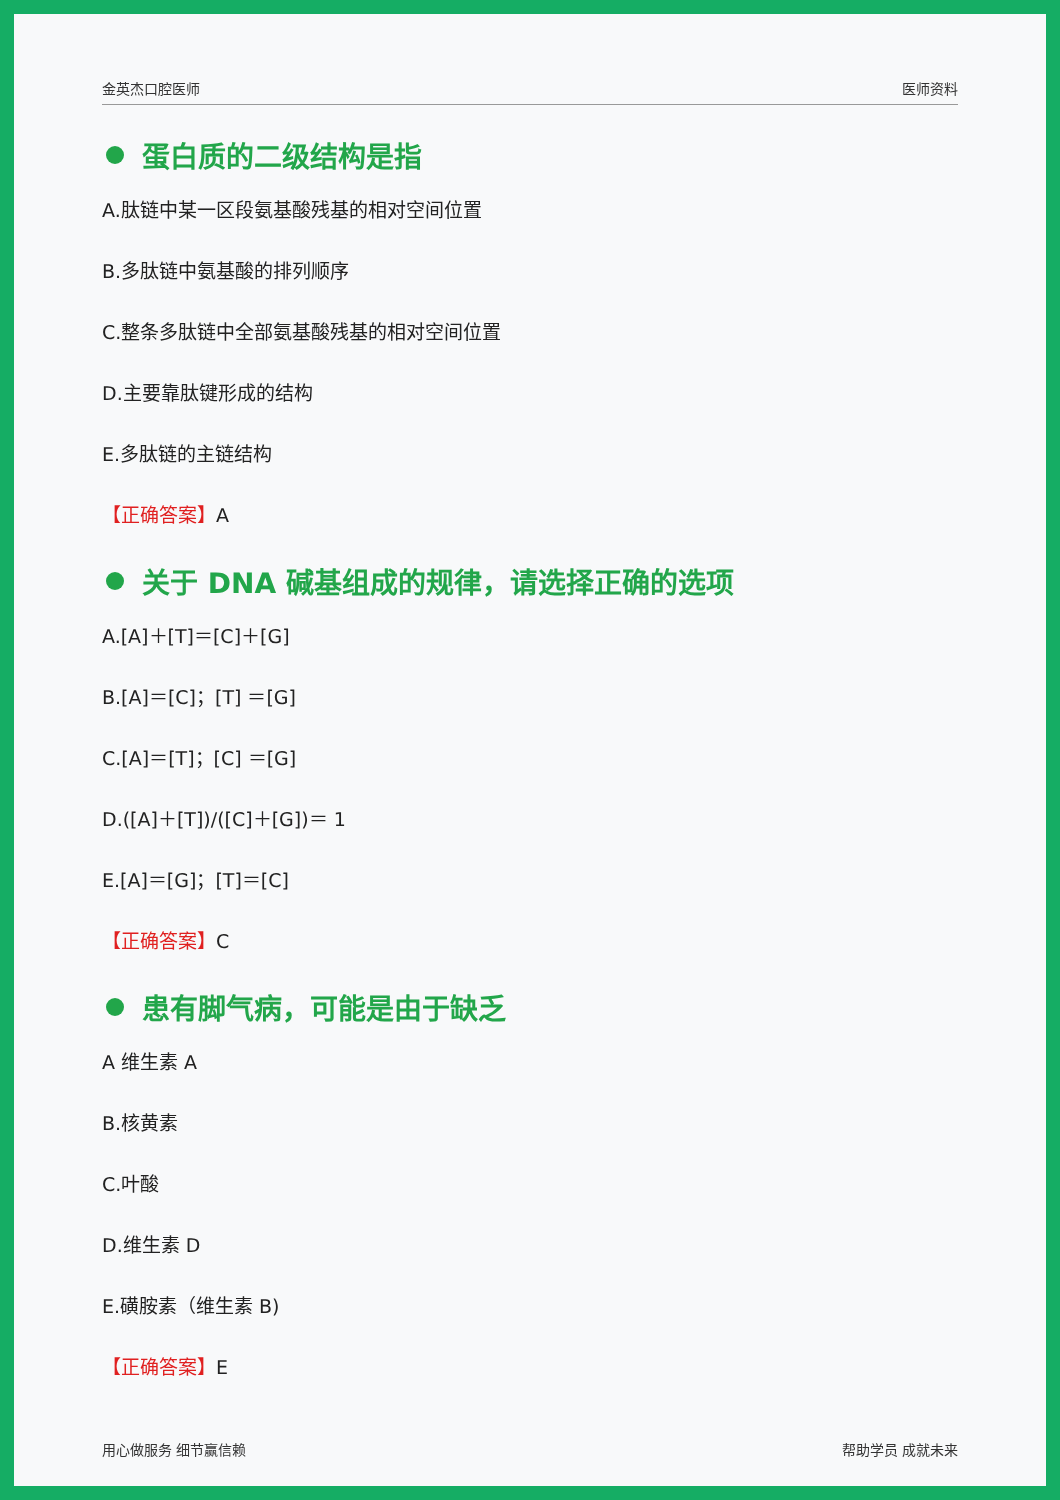金英杰口腔医师 医师资料
蛋白质的二级结构是指
A.肽链中某一区段氨基酸残基的相对空间位置
B.多肽链中氨基酸的排列顺序
C.整条多肽链中全部氨基酸残基的相对空间位置
D.主要靠肽键形成的结构
E.多肽链的主链结构
【正确答案】A
关于 DNA 碱基组成的规律，请选择正确的选项
A.[A]＋[T]＝[C]＋[G]
B.[A]＝[C]；[T] ＝[G]
C.[A]＝[T]；[C] ＝[G]
D.([A]＋[T])/([C]＋[G])＝ 1
E.[A]＝[G]；[T]＝[C]
【正确答案】C
患有脚气病，可能是由于缺乏
A 维生素 A
B.核黄素
C.叶酸
D.维生素 D
E.磺胺素（维生素 B)
【正确答案】E
用心做服务 细节赢信赖 帮助学员 成就未来